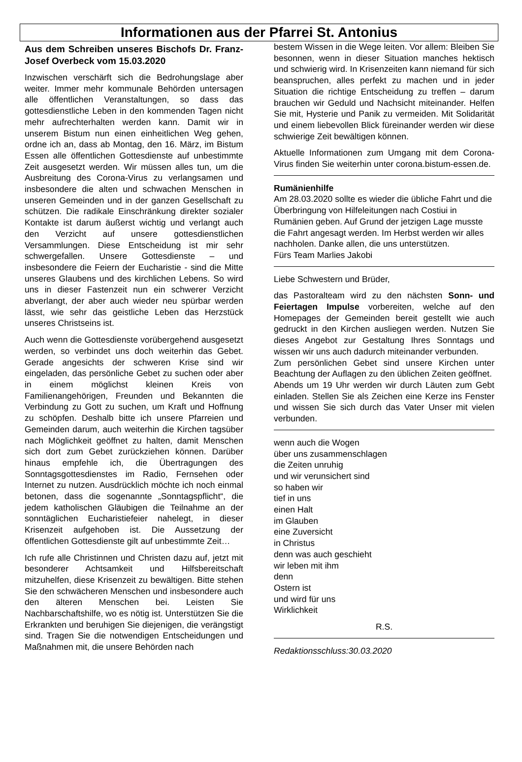Informationen aus der Pfarrei St. Antonius
Aus dem Schreiben unseres Bischofs Dr. Franz-Josef Overbeck vom 15.03.2020
Inzwischen verschärft sich die Bedrohungslage aber weiter. Immer mehr kommunale Behörden untersagen alle öffentlichen Veranstaltungen, so dass das gottesdienstliche Leben in den kommenden Tagen nicht mehr aufrechterhalten werden kann. Damit wir in unserem Bistum nun einen einheitlichen Weg gehen, ordne ich an, dass ab Montag, den 16. März, im Bistum Essen alle öffentlichen Gottesdienste auf unbestimmte Zeit ausgesetzt werden. Wir müssen alles tun, um die Ausbreitung des Corona-Virus zu verlangsamen und insbesondere die alten und schwachen Menschen in unseren Gemeinden und in der ganzen Gesellschaft zu schützen. Die radikale Einschränkung direkter sozialer Kontakte ist darum äußerst wichtig und verlangt auch den Verzicht auf unsere gottesdienstlichen Versammlungen. Diese Entscheidung ist mir sehr schwergefallen. Unsere Gottesdienste – und insbesondere die Feiern der Eucharistie - sind die Mitte unseres Glaubens und des kirchlichen Lebens. So wird uns in dieser Fastenzeit nun ein schwerer Verzicht abverlangt, der aber auch wieder neu spürbar werden lässt, wie sehr das geistliche Leben das Herzstück unseres Christseins ist.
Auch wenn die Gottesdienste vorübergehend ausgesetzt werden, so verbindet uns doch weiterhin das Gebet. Gerade angesichts der schweren Krise sind wir eingeladen, das persönliche Gebet zu suchen oder aber in einem möglichst kleinen Kreis von Familienangehörigen, Freunden und Bekannten die Verbindung zu Gott zu suchen, um Kraft und Hoffnung zu schöpfen. Deshalb bitte ich unsere Pfarreien und Gemeinden darum, auch weiterhin die Kirchen tagsüber nach Möglichkeit geöffnet zu halten, damit Menschen sich dort zum Gebet zurückziehen können. Darüber hinaus empfehle ich, die Übertragungen des Sonntagsgottesdienstes im Radio, Fernsehen oder Internet zu nutzen. Ausdrücklich möchte ich noch einmal betonen, dass die sogenannte „Sonntagspflicht“, die jedem katholischen Gläubigen die Teilnahme an der sonntäglichen Eucharistiefeier nahelegt, in dieser Krisenzeit aufgehoben ist. Die Aussetzung der öffentlichen Gottesdienste gilt auf unbestimmte Zeit…
Ich rufe alle Christinnen und Christen dazu auf, jetzt mit besonderer Achtsamkeit und Hilfsbereitschaft mitzuhelfen, diese Krisenzeit zu bewältigen. Bitte stehen Sie den schwächeren Menschen und insbesondere auch den älteren Menschen bei. Leisten Sie Nachbarschaftshilfe, wo es nötig ist. Unterstützen Sie die Erkrankten und beruhigen Sie diejenigen, die verängstigt sind. Tragen Sie die notwendigen Entscheidungen und Maßnahmen mit, die unsere Behörden nach
bestem Wissen in die Wege leiten. Vor allem: Bleiben Sie besonnen, wenn in dieser Situation manches hektisch und schwierig wird. In Krisenzeiten kann niemand für sich beanspruchen, alles perfekt zu machen und in jeder Situation die richtige Entscheidung zu treffen – darum brauchen wir Geduld und Nachsicht miteinander. Helfen Sie mit, Hysterie und Panik zu vermeiden. Mit Solidarität und einem liebevollen Blick füreinander werden wir diese schwierige Zeit bewältigen können.
Aktuelle Informationen zum Umgang mit dem Corona-Virus finden Sie weiterhin unter corona.bistum-essen.de.
Rumänienhilfe
Am 28.03.2020 sollte es wieder die übliche Fahrt und die Überbringung von Hilfeleitungen nach Costiui in Rumänien geben. Auf Grund der jetzigen Lage musste die Fahrt angesagt werden. Im Herbst werden wir alles nachholen. Danke allen, die uns unterstützen.
Fürs Team Marlies Jakobi
Liebe Schwestern und Brüder,
das Pastoralteam wird zu den nächsten Sonn- und Feiertagen Impulse vorbereiten, welche auf den Homepages der Gemeinden bereit gestellt wie auch gedruckt in den Kirchen ausliegen werden. Nutzen Sie dieses Angebot zur Gestaltung Ihres Sonntags und wissen wir uns auch dadurch miteinander verbunden.
Zum persönlichen Gebet sind unsere Kirchen unter Beachtung der Auflagen zu den üblichen Zeiten geöffnet.
Abends um 19 Uhr werden wir durch Läuten zum Gebt einladen. Stellen Sie als Zeichen eine Kerze ins Fenster und wissen Sie sich durch das Vater Unser mit vielen verbunden.
wenn auch die Wogen
über uns zusammenschlagen
die Zeiten unruhig
und wir verunsichert sind
so haben wir
tief in uns
einen Halt
im Glauben
eine Zuversicht
in Christus
denn was auch geschieht
wir leben mit ihm
denn
Ostern ist
und wird für uns
Wirklichkeit
R.S.
Redaktionsschluss:30.03.2020